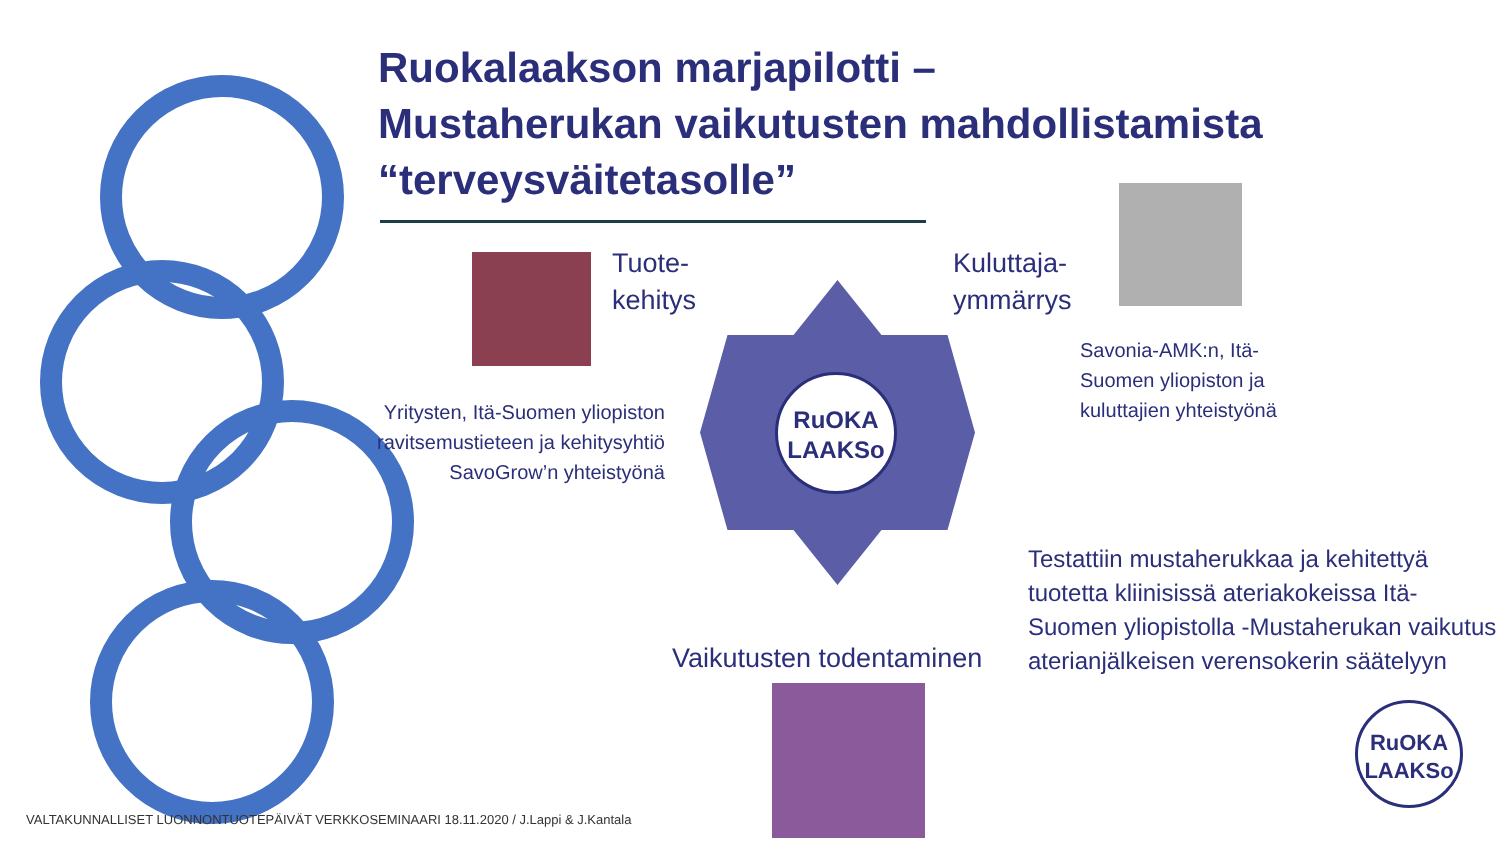Ruokalaakson marjapilotti –
Mustaherukan vaikutusten mahdollistamista
“terveysväitetasolle”
Tuote-
kehitys
Kuluttaja-
ymmärrys
Savonia-AMK:n, Itä-
Suomen yliopiston ja
kuluttajien yhteistyönä
Yritysten, Itä-Suomen yliopiston ravitsemustieteen ja kehitysyhtiö SavoGrow’n yhteistyönä
RuOKA
LAAKSo
Vaikutusten todentaminen
Testattiin mustaherukkaa ja kehitettyä tuotetta kliinisissä ateriakokeissa Itä-Suomen yliopistolla -Mustaherukan vaikutus aterianjälkeisen verensokerin säätelyyn
RuOKA
LAAKSo
VALTAKUNNALLISET LUONNONTUOTEPÄIVÄT VERKKOSEMINAARI 18.11.2020 / J.Lappi & J.Kantala